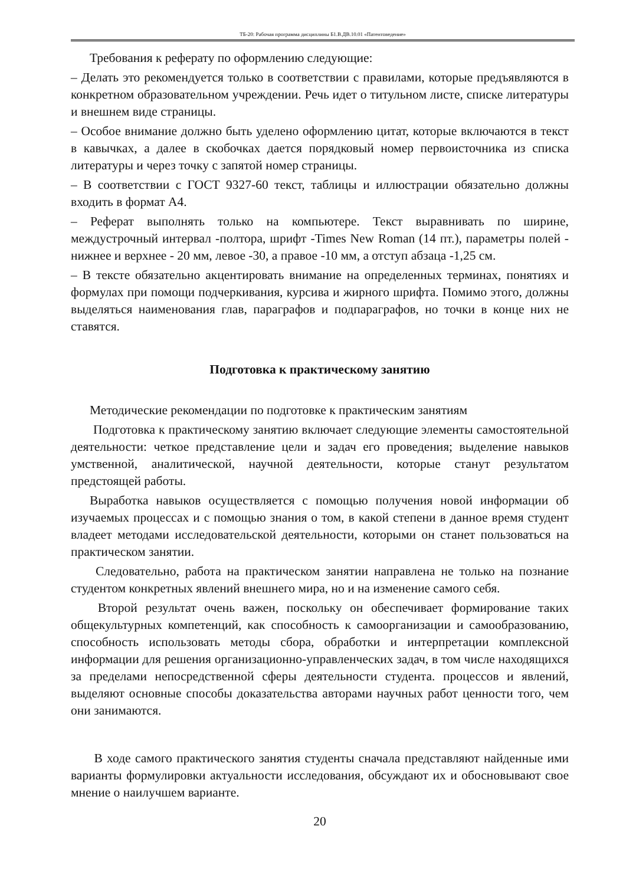ТБ-20: Рабочая программа дисциплины Б1.В.ДВ.10.01 «Патентоведение»
Требования к реферату по оформлению следующие:
– Делать это рекомендуется только в соответствии с правилами, которые предъявляются в конкретном образовательном учреждении. Речь идет о титульном листе, списке литературы и внешнем виде страницы.
– Особое внимание должно быть уделено оформлению цитат, которые включаются в текст в кавычках, а далее в скобочках дается порядковый номер первоисточника из списка литературы и через точку с запятой номер страницы.
– В соответствии с ГОСТ 9327-60 текст, таблицы и иллюстрации обязательно должны входить в формат А4.
– Реферат выполнять только на компьютере. Текст выравнивать по ширине, междустрочный интервал -полтора, шрифт -Times New Roman (14 пт.), параметры полей - нижнее и верхнее - 20 мм, левое -30, а правое -10 мм, а отступ абзаца -1,25 см.
– В тексте обязательно акцентировать внимание на определенных терминах, понятиях и формулах при помощи подчеркивания, курсива и жирного шрифта. Помимо этого, должны выделяться наименования глав, параграфов и подпараграфов, но точки в конце них не ставятся.
Подготовка к практическому занятию
Методические рекомендации по подготовке к практическим занятиям
Подготовка к практическому занятию включает следующие элементы самостоятельной деятельности: четкое представление цели и задач его проведения; выделение навыков умственной, аналитической, научной деятельности, которые станут результатом предстоящей работы.
Выработка навыков осуществляется с помощью получения новой информации об изучаемых процессах и с помощью знания о том, в какой степени в данное время студент владеет методами исследовательской деятельности, которыми он станет пользоваться на практическом занятии.
Следовательно, работа на практическом занятии направлена не только на познание студентом конкретных явлений внешнего мира, но и на изменение самого себя.
Второй результат очень важен, поскольку он обеспечивает формирование таких общекультурных компетенций, как способность к самоорганизации и самообразованию, способность использовать методы сбора, обработки и интерпретации комплексной информации для решения организационно-управленческих задач, в том числе находящихся за пределами непосредственной сферы деятельности студента. процессов и явлений, выделяют основные способы доказательства авторами научных работ ценности того, чем они занимаются.
В ходе самого практического занятия студенты сначала представляют найденные ими варианты формулировки актуальности исследования, обсуждают их и обосновывают свое мнение о наилучшем варианте.
20